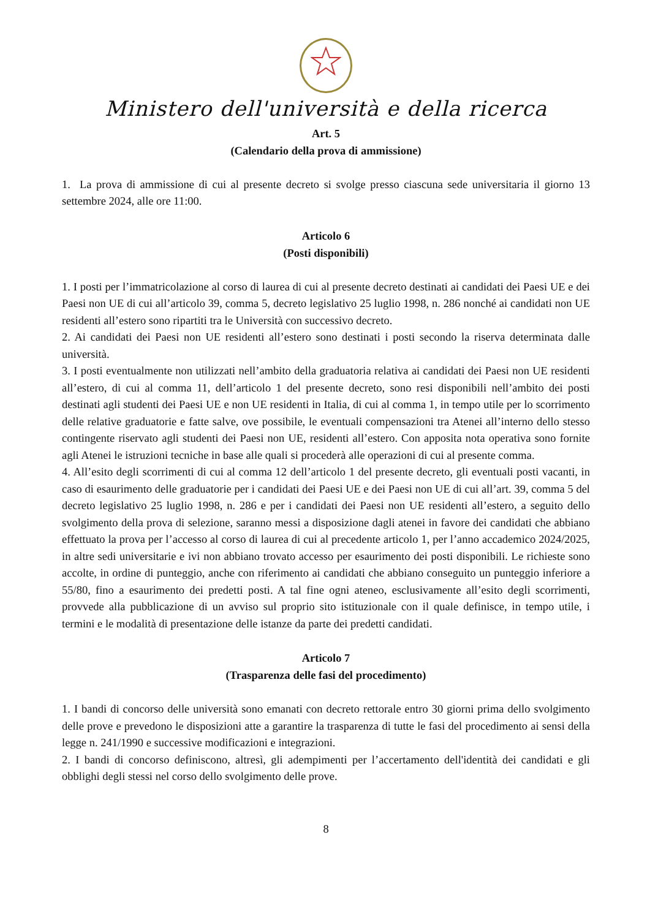Ministero dell'università e della ricerca
Art. 5
(Calendario della prova di ammissione)
1. La prova di ammissione di cui al presente decreto si svolge presso ciascuna sede universitaria il giorno 13 settembre 2024, alle ore 11:00.
Articolo 6
(Posti disponibili)
1. I posti per l’immatricolazione al corso di laurea di cui al presente decreto destinati ai candidati dei Paesi UE e dei Paesi non UE di cui all’articolo 39, comma 5, decreto legislativo 25 luglio 1998, n. 286 nonché ai candidati non UE residenti all’estero sono ripartiti tra le Università con successivo decreto.
2. Ai candidati dei Paesi non UE residenti all’estero sono destinati i posti secondo la riserva determinata dalle università.
3. I posti eventualmente non utilizzati nell’ambito della graduatoria relativa ai candidati dei Paesi non UE residenti all’estero, di cui al comma 11, dell’articolo 1 del presente decreto, sono resi disponibili nell’ambito dei posti destinati agli studenti dei Paesi UE e non UE residenti in Italia, di cui al comma 1, in tempo utile per lo scorrimento delle relative graduatorie e fatte salve, ove possibile, le eventuali compensazioni tra Atenei all’interno dello stesso contingente riservato agli studenti dei Paesi non UE, residenti all’estero. Con apposita nota operativa sono fornite agli Atenei le istruzioni tecniche in base alle quali si procederà alle operazioni di cui al presente comma.
4. All’esito degli scorrimenti di cui al comma 12 dell’articolo 1 del presente decreto, gli eventuali posti vacanti, in caso di esaurimento delle graduatorie per i candidati dei Paesi UE e dei Paesi non UE di cui all’art. 39, comma 5 del decreto legislativo 25 luglio 1998, n. 286 e per i candidati dei Paesi non UE residenti all’estero, a seguito dello svolgimento della prova di selezione, saranno messi a disposizione dagli atenei in favore dei candidati che abbiano effettuato la prova per l’accesso al corso di laurea di cui al precedente articolo 1, per l’anno accademico 2024/2025, in altre sedi universitarie e ivi non abbiano trovato accesso per esaurimento dei posti disponibili. Le richieste sono accolte, in ordine di punteggio, anche con riferimento ai candidati che abbiano conseguito un punteggio inferiore a 55/80, fino a esaurimento dei predetti posti. A tal fine ogni ateneo, esclusivamente all’esito degli scorrimenti, provvede alla pubblicazione di un avviso sul proprio sito istituzionale con il quale definisce, in tempo utile, i termini e le modalità di presentazione delle istanze da parte dei predetti candidati.
Articolo 7
(Trasparenza delle fasi del procedimento)
1. I bandi di concorso delle università sono emanati con decreto rettorale entro 30 giorni prima dello svolgimento delle prove e prevedono le disposizioni atte a garantire la trasparenza di tutte le fasi del procedimento ai sensi della legge n. 241/1990 e successive modificazioni e integrazioni.
2. I bandi di concorso definiscono, altresì, gli adempimenti per l’accertamento dell'identità dei candidati e gli obblighi degli stessi nel corso dello svolgimento delle prove.
8